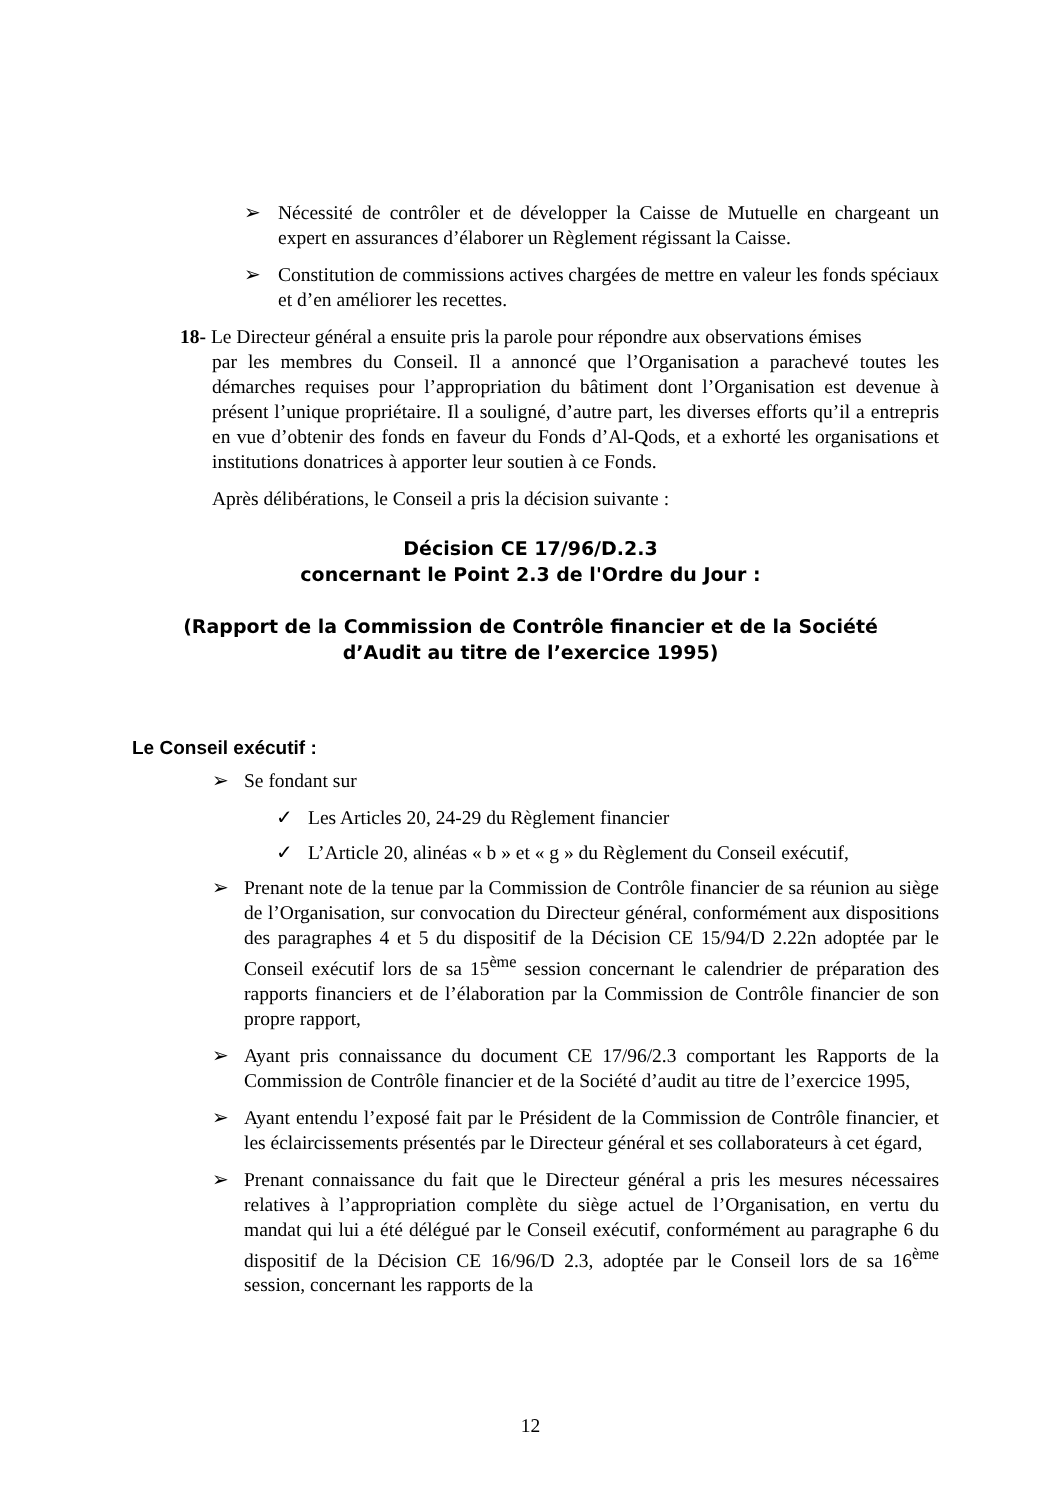➢ Nécessité de contrôler et de développer la Caisse de Mutuelle en chargeant un expert en assurances d’élaborer un Règlement régissant la Caisse.
➢ Constitution de commissions actives chargées de mettre en valeur les fonds spéciaux et d’en améliorer les recettes.
18- Le Directeur général a ensuite pris la parole pour répondre aux observations émises
par les membres du Conseil. Il a annoncé que l’Organisation a parachevé toutes les démarches requises pour l’appropriation du bâtiment dont l’Organisation est devenue à présent l’unique propriétaire. Il a souligné, d’autre part, les diverses efforts qu’il a entrepris en vue d’obtenir des fonds en faveur du Fonds d’Al-Qods, et a exhorté les organisations et institutions donatrices à apporter leur soutien à ce Fonds.
Après délibérations, le Conseil a pris la décision suivante :
Décision CE 17/96/D.2.3
concernant le Point 2.3 de l'Ordre du Jour :
(Rapport de la Commission de Contrôle financier et de la Société
d’Audit au titre de l’exercice 1995)
Le Conseil exécutif :
➢ Se fondant sur
✓ Les Articles 20, 24-29 du Règlement financier
✓ L’Article 20, alinéas « b » et « g » du Règlement du Conseil exécutif,
➢ Prenant note de la tenue par la Commission de Contrôle financier de sa réunion au siège de l’Organisation, sur convocation du Directeur général, conformément aux dispositions des paragraphes 4 et 5 du dispositif de la Décision CE 15/94/D 2.22n adoptée par le Conseil exécutif lors de sa 15<sup>ème</sup> session concernant le calendrier de préparation des rapports financiers et de l’élaboration par la Commission de Contrôle financier de son propre rapport,
➢ Ayant pris connaissance du document CE 17/96/2.3 comportant les Rapports de la Commission de Contrôle financier et de la Société d’audit au titre de l’exercice 1995,
➢ Ayant entendu l’exposé fait par le Président de la Commission de Contrôle financier, et les éclaircissements présentés par le Directeur général et ses collaborateurs à cet égard,
➢ Prenant connaissance du fait que le Directeur général a pris les mesures nécessaires relatives à l’appropriation complète du siège actuel de l’Organisation, en vertu du mandat qui lui a été délégué par le Conseil exécutif, conformément au paragraphe 6 du dispositif de la Décision CE 16/96/D 2.3, adoptée par le Conseil lors de sa 16<sup>ème</sup> session, concernant les rapports de la
12